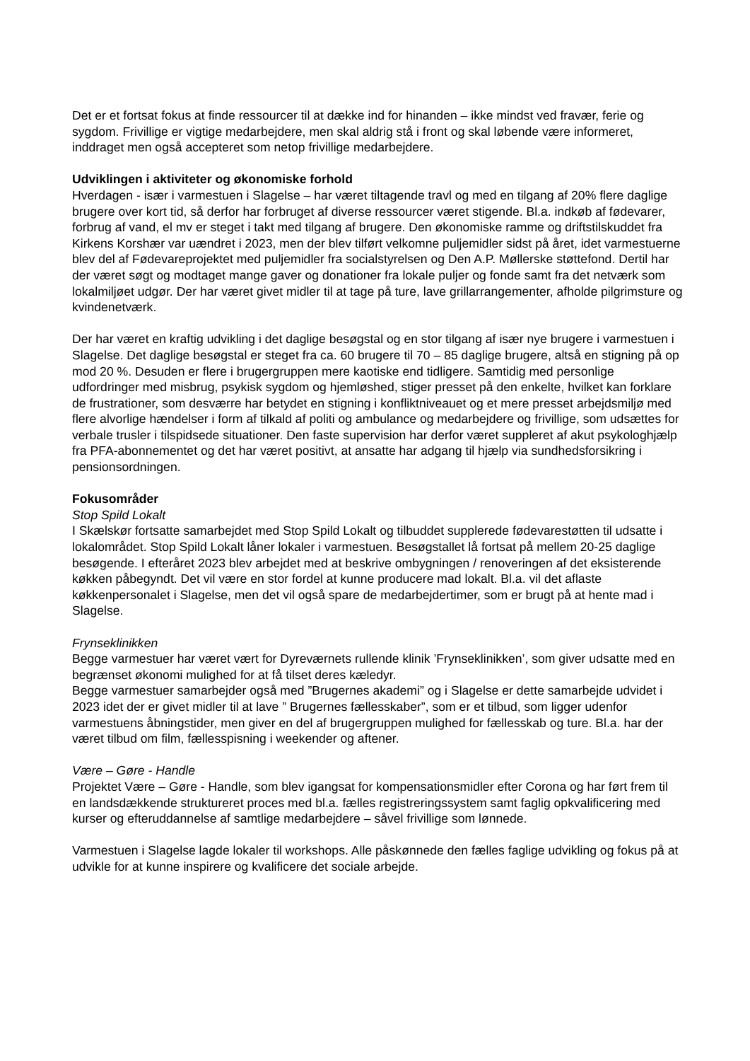Det er et fortsat fokus at finde ressourcer til at dække ind for hinanden – ikke mindst ved fravær, ferie og sygdom. Frivillige er vigtige medarbejdere, men skal aldrig stå i front og skal løbende være informeret, inddraget men også accepteret som netop frivillige medarbejdere.
Udviklingen i aktiviteter og økonomiske forhold
Hverdagen - især i varmestuen i Slagelse – har været tiltagende travl og med en tilgang af 20% flere daglige brugere over kort tid, så derfor har forbruget af diverse ressourcer været stigende. Bl.a. indkøb af fødevarer, forbrug af vand, el mv er steget i takt med tilgang af brugere. Den økonomiske ramme og driftstilskuddet fra Kirkens Korshær var uændret i 2023, men der blev tilført velkomne puljemidler sidst på året, idet varmestuerne blev del af Fødevareprojektet med puljemidler fra socialstyrelsen og Den A.P. Møllerske støttefond. Dertil har der været søgt og modtaget mange gaver og donationer fra lokale puljer og fonde samt fra det netværk som lokalmiljøet udgør. Der har været givet midler til at tage på ture, lave grillarrangementer, afholde pilgrimsture og kvindenetværk.
Der har været en kraftig udvikling i det daglige besøgstal og en stor tilgang af især nye brugere i varmestuen i Slagelse. Det daglige besøgstal er steget fra ca. 60 brugere til 70 – 85 daglige brugere, altså en stigning på op mod 20 %. Desuden er flere i brugergruppen mere kaotiske end tidligere. Samtidig med personlige udfordringer med misbrug, psykisk sygdom og hjemløshed, stiger presset på den enkelte, hvilket kan forklare de frustrationer, som desværre har betydet en stigning i konfliktniveauet og et mere presset arbejdsmiljø med flere alvorlige hændelser i form af tilkald af politi og ambulance og medarbejdere og frivillige, som udsættes for verbale trusler i tilspidsede situationer. Den faste supervision har derfor været suppleret af akut psykologhjælp fra PFA-abonnementet og det har været positivt, at ansatte har adgang til hjælp via sundhedsforsikring i pensionsordningen.
Fokusområder
Stop Spild Lokalt
I Skælskør fortsatte samarbejdet med Stop Spild Lokalt og tilbuddet supplerede fødevarestøtten til udsatte i lokalområdet. Stop Spild Lokalt låner lokaler i varmestuen. Besøgstallet lå fortsat på mellem 20-25 daglige besøgende. I efteråret 2023 blev arbejdet med at beskrive ombygningen / renoveringen af det eksisterende køkken påbegyndt. Det vil være en stor fordel at kunne producere mad lokalt. Bl.a. vil det aflaste køkkenpersonalet i Slagelse, men det vil også spare de medarbejdertimer, som er brugt på at hente mad i Slagelse.
Frynseklinikken
Begge varmestuer har været vært for Dyreværnets rullende klinik ’Frynseklinikken’, som giver udsatte med en begrænset økonomi mulighed for at få tilset deres kæledyr.
Begge varmestuer samarbejder også med ”Brugernes akademi” og i Slagelse er dette samarbejde udvidet i 2023 idet der er givet midler til at lave ” Brugernes fællesskaber”, som er et tilbud, som ligger udenfor varmestuens åbningstider, men giver en del af brugergruppen mulighed for fællesskab og ture. Bl.a. har der været tilbud om film, fællesspisning i weekender og aftener.
Være – Gøre - Handle
Projektet Være – Gøre - Handle, som blev igangsat for kompensationsmidler efter Corona og har ført frem til en landsdækkende struktureret proces med bl.a. fælles registreringssystem samt faglig opkvalificering med kurser og efteruddannelse af samtlige medarbejdere – såvel frivillige som lønnede.
Varmestuen i Slagelse lagde lokaler til workshops. Alle påskønnede den fælles faglige udvikling og fokus på at udvikle for at kunne inspirere og kvalificere det sociale arbejde.